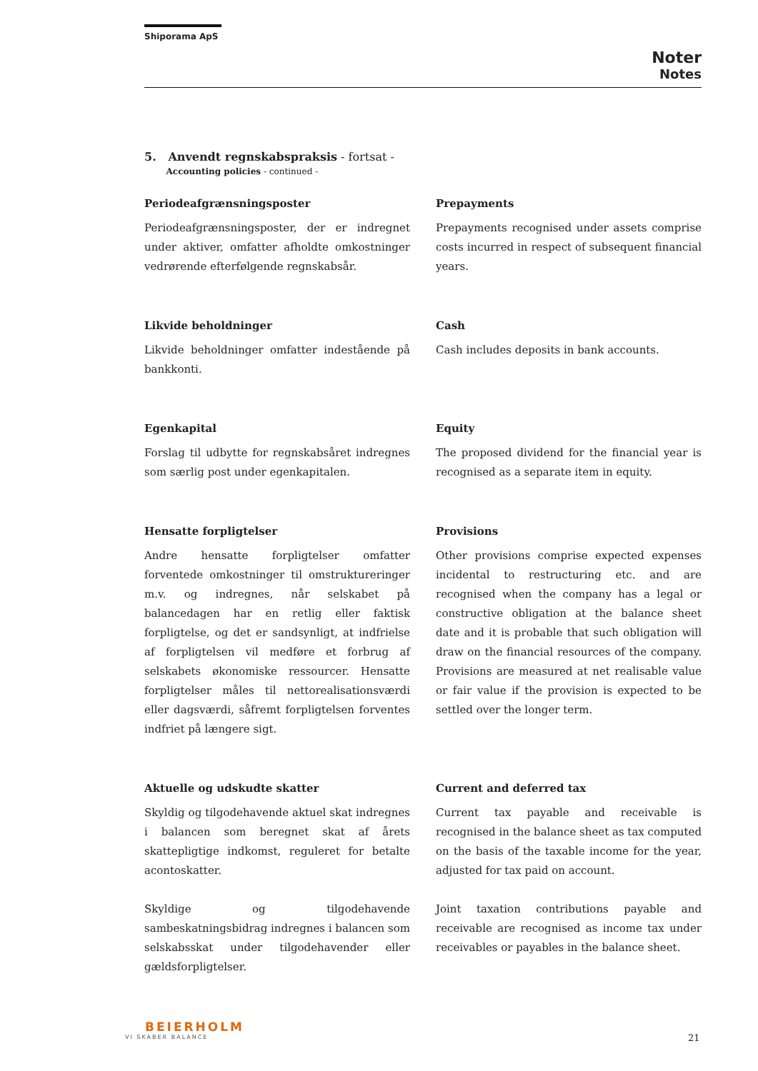Shiporama ApS
Noter
Notes
5. Anvendt regnskabspraksis - fortsat -
Accounting policies - continued -
Periodeafgrænsningsposter
Periodeafgrænsningsposter, der er indregnet under aktiver, omfatter afholdte omkostninger vedrørende efterfølgende regnskabsår.
Prepayments
Prepayments recognised under assets comprise costs incurred in respect of subsequent financial years.
Likvide beholdninger
Likvide beholdninger omfatter indestående på bankkonti.
Cash
Cash includes deposits in bank accounts.
Egenkapital
Forslag til udbytte for regnskabsåret indregnes som særlig post under egenkapitalen.
Equity
The proposed dividend for the financial year is recognised as a separate item in equity.
Hensatte forpligtelser
Andre hensatte forpligtelser omfatter forventede omkostninger til omstruktureringer m.v. og indregnes, når selskabet på balancedagen har en retlig eller faktisk forpligtelse, og det er sandsynligt, at indfrielse af forpligtelsen vil medføre et forbrug af selskabets økonomiske ressourcer. Hensatte forpligtelser måles til nettorealisationsværdi eller dagsværdi, såfremt forpligtelsen forventes indfriet på længere sigt.
Provisions
Other provisions comprise expected expenses incidental to restructuring etc. and are recognised when the company has a legal or constructive obligation at the balance sheet date and it is probable that such obligation will draw on the financial resources of the company. Provisions are measured at net realisable value or fair value if the provision is expected to be settled over the longer term.
Aktuelle og udskudte skatter
Skyldig og tilgodehavende aktuel skat indregnes i balancen som beregnet skat af årets skattepligtige indkomst, reguleret for betalte acontoskatter.
Skyldige og tilgodehavende sambeskatningsbidrag indregnes i balancen som selskabsskat under tilgodehavender eller gældsforpligtelser.
Current and deferred tax
Current tax payable and receivable is recognised in the balance sheet as tax computed on the basis of the taxable income for the year, adjusted for tax paid on account.
Joint taxation contributions payable and receivable are recognised as income tax under receivables or payables in the balance sheet.
BEIERHOLM
VI SKABER BALANCE
21